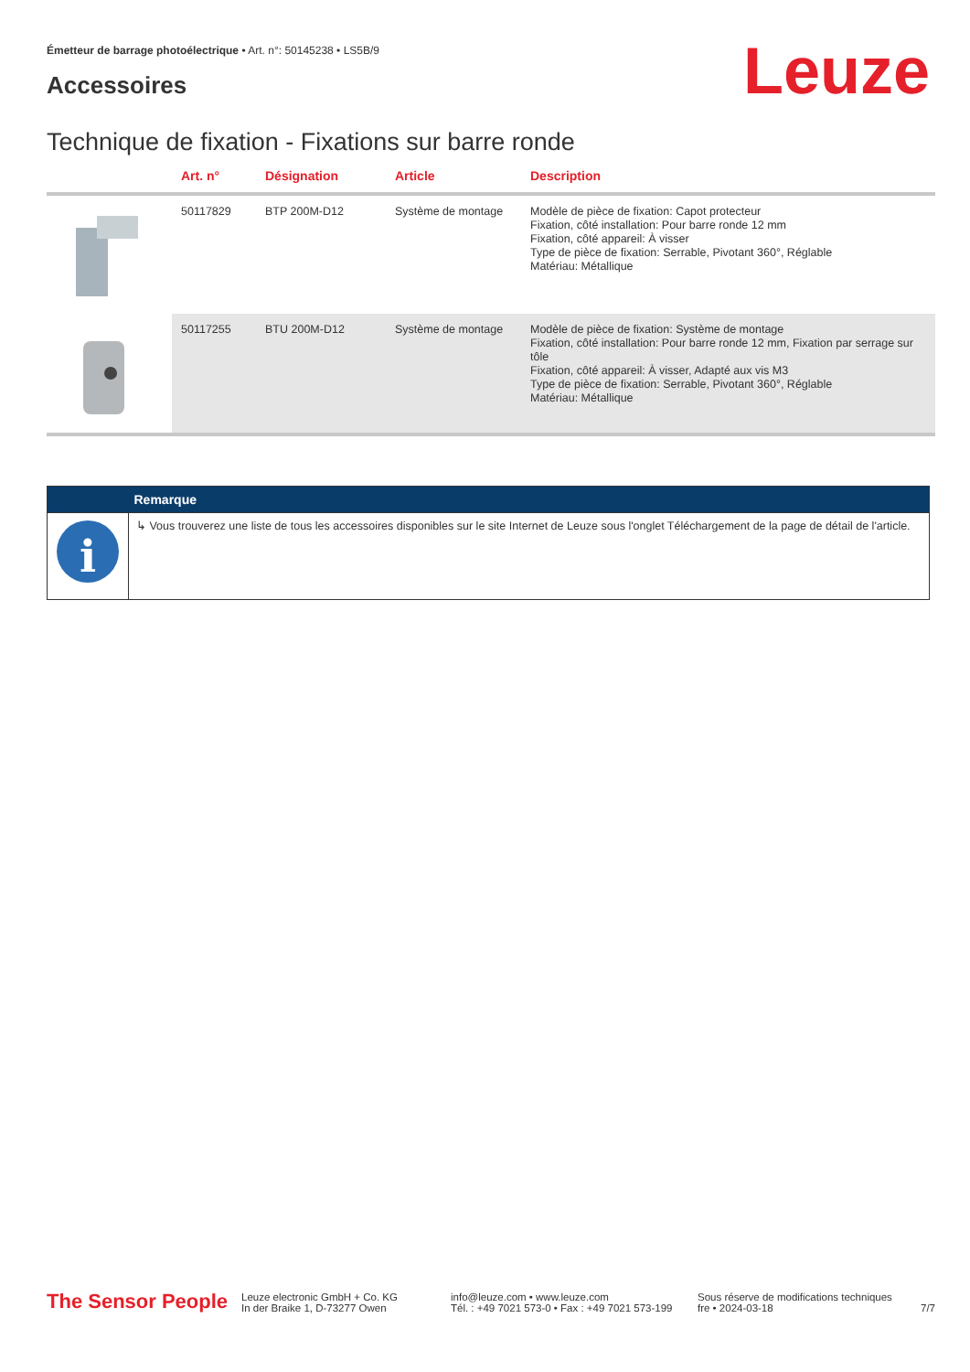Émetteur de barrage photoélectrique • Art. n°: 50145238 • LS5B/9
Accessoires Leuze
Technique de fixation - Fixations sur barre ronde
| | Art. n° | Désignation | Article | Description |
| --- | --- | --- | --- | --- |
| | 50117829 | BTP 200M-D12 | Système de montage | Modèle de pièce de fixation: Capot protecteur Fixation, côté installation: Pour barre ronde 12 mm Fixation, côté appareil: À visser Type de pièce de fixation: Serrable, Pivotant 360°, Réglable Matériau: Métallique |
| | 50117255 | BTU 200M-D12 | Système de montage | Modèle de pièce de fixation: Système de montage Fixation, côté installation: Pour barre ronde 12 mm, Fixation par serrage sur tôle Fixation, côté appareil: À visser, Adapté aux vis M3 Type de pièce de fixation: Serrable, Pivotant 360°, Réglable Matériau: Métallique |
| | Remarque |
| --- | --- |
| i | ↳ Vous trouverez une liste de tous les accessoires disponibles sur le site Internet de Leuze sous l'onglet Téléchargement de la page de détail de l'article. |
The Sensor People
Leuze electronic GmbH + Co. KG
In der Braike 1, D-73277 Owen
info@leuze.com • www.leuze.com
Tél. : +49 7021 573-0 • Fax : +49 7021 573-199
Sous réserve de modifications techniques
fre • 2024-03-18
7/7